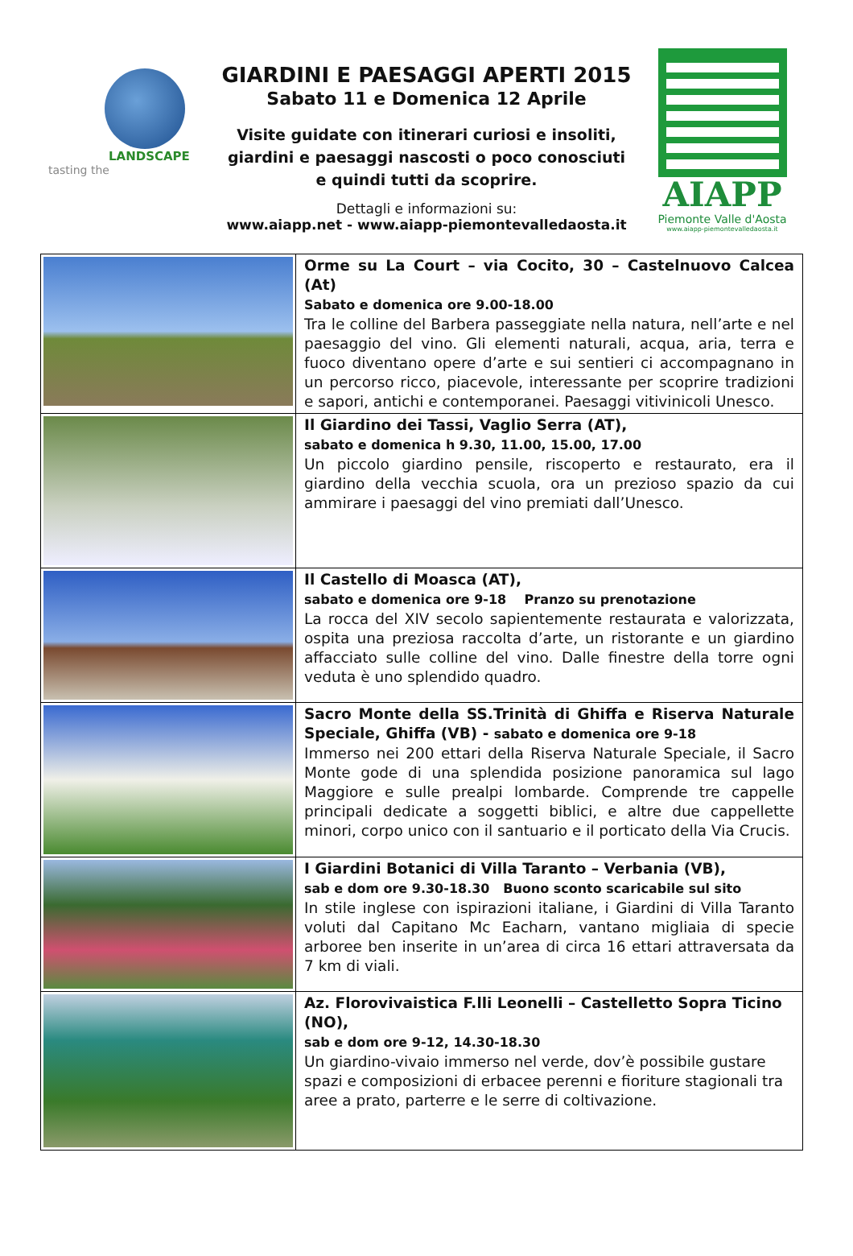LANDSCAPE
tasting the
GIARDINI E PAESAGGI APERTI 2015
Sabato 11 e Domenica 12 Aprile
Visite guidate con itinerari curiosi e insoliti,
giardini e paesaggi nascosti o poco conosciuti
e quindi tutti da scoprire.
Dettagli e informazioni su:
www.aiapp.net - www.aiapp-piemontevalledaosta.it
AIAPP
Piemonte Valle d'Aosta
www.aiapp-piemontevalledaosta.it
| | Orme su La Court – via Cocito, 30 – Castelnuovo Calcea (At) Sabato e domenica ore 9.00-18.00 Tra le colline del Barbera passeggiate nella natura, nell’arte e nel paesaggio del vino. Gli elementi naturali, acqua, aria, terra e fuoco diventano opere d’arte e sui sentieri ci accompagnano in un percorso ricco, piacevole, interessante per scoprire tradizioni e sapori, antichi e contemporanei. Paesaggi vitivinicoli Unesco. |
| | Il Giardino dei Tassi, Vaglio Serra (AT), sabato e domenica h 9.30, 11.00, 15.00, 17.00 Un piccolo giardino pensile, riscoperto e restaurato, era il giardino della vecchia scuola, ora un prezioso spazio da cui ammirare i paesaggi del vino premiati dall’Unesco. |
| | Il Castello di Moasca (AT), sabato e domenica ore 9-18 Pranzo su prenotazione La rocca del XIV secolo sapientemente restaurata e valorizzata, ospita una preziosa raccolta d’arte, un ristorante e un giardino affacciato sulle colline del vino. Dalle finestre della torre ogni veduta è uno splendido quadro. |
| | Sacro Monte della SS.Trinità di Ghiffa e Riserva Naturale Speciale, Ghiffa (VB) - sabato e domenica ore 9-18 Immerso nei 200 ettari della Riserva Naturale Speciale, il Sacro Monte gode di una splendida posizione panoramica sul lago Maggiore e sulle prealpi lombarde. Comprende tre cappelle principali dedicate a soggetti biblici, e altre due cappellette minori, corpo unico con il santuario e il porticato della Via Crucis. |
| | I Giardini Botanici di Villa Taranto – Verbania (VB), sab e dom ore 9.30-18.30 Buono sconto scaricabile sul sito In stile inglese con ispirazioni italiane, i Giardini di Villa Taranto voluti dal Capitano Mc Eacharn, vantano migliaia di specie arboree ben inserite in un’area di circa 16 ettari attraversata da 7 km di viali. |
| | Az. Florovivaistica F.lli Leonelli – Castelletto Sopra Ticino (NO), sab e dom ore 9-12, 14.30-18.30 Un giardino-vivaio immerso nel verde, dov’è possibile gustare spazi e composizioni di erbacee perenni e fioriture stagionali tra aree a prato, parterre e le serre di coltivazione. |